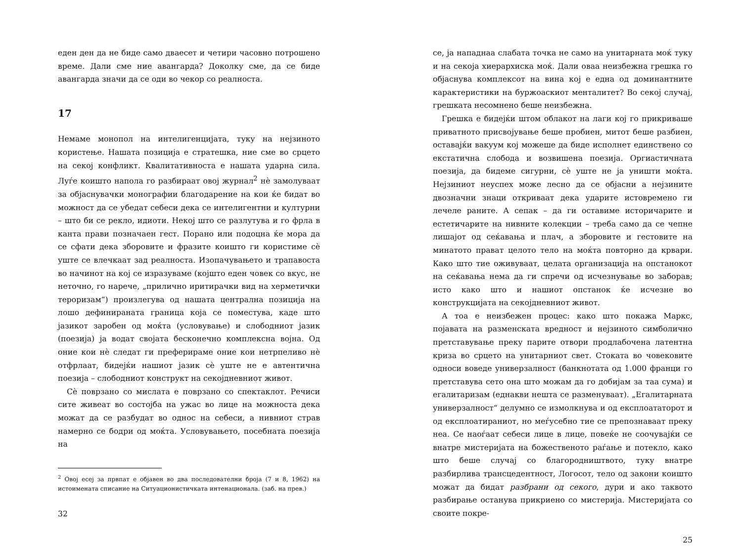еден ден да не биде само дваесет и четири часовно потрошено време. Дали сме ние авангарда? Доколку сме, да се биде авангарда значи да се оди во чекор со реалноста.
17
Немаме монопол на интелигенцијата, туку на нејзиното користење. Нашата позиција е стратешка, ние сме во срцето на секој конфликт. Квалитативноста е нашата ударна сила. Луѓе коишто напола го разбираат овој журнал<sup>2</sup> нè замолуваат за објаснувачки монографии благодарение на кои ќе бидат во можност да се убедат себеси дека се интелигентни и културни – што би се рекло, идиоти. Некој што се разлутува и го фрла в канта прави позначаен гест. Порано или подоцна ќе мора да се сфати дека зборовите и фразите коишто ги користиме сè уште се влечкаат зад реалноста. Изопачувањето и трапавоста во начинот на кој се изразуваме (којшто еден човек со вкус, не неточно, го нарече, „прилично иритирачки вид на херметички тероризам“) произлегува од нашата централна позиција на лошо дефинираната граница која се поместува, каде што јазикот заробен од моќта (условување) и слободниот јазик (поезија) ја водат својата бесконечно комплексна војна. Од оние кои нè следат ги преферираме оние кои нетрпеливо нè отфрлаат, бидејќи нашиот јазик сè уште не е автентична поезија – слободниот конструкт на секојдневниот живот.
Сè поврзано со мислата е поврзано со спектаклот. Речиси сите живеат во состојба на ужас во лице на можноста дека можат да се разбудат во однос на себеси, а нивниот страв намерно се бодри од моќта. Условувањето, посебната поезија на
<sup>2</sup> Овој есеј за првпат е објавен во два последователни броја (7 и 8, 1962) на истоимената списание на Ситуационистичката интенационала. (заб. на прев.)
32
се, ја нападнаа слабата точка не само на унитарната моќ туку и на секоја хиерархиска моќ. Дали оваа неизбежна грешка го објаснува комплексот на вина кој е една од доминантните карактеристики на буржоаскиот менталитет? Во секој случај, грешката несомнено беше неизбежна.
Грешка е бидејќи штом облакот на лаги кој го прикриваше приватното присвојување беше пробиен, митот беше разбиен, оставајќи вакуум кој можеше да биде исполнет единствено со екстатична слобода и возвишена поезија. Оргиастичната поезија, да бидеме сигурни, сè уште не ја уништи моќта. Нејзиниот неуспех може лесно да се објасни а нејзините двозначни знаци откриваат дека ударите истовремено ги лечеле раните. А сепак – да ги оставиме историчарите и естетичарите на нивните колекции – треба само да се чепне лишајот од сеќавања и плач, а зборовите и гестовите на минатото прават целото тело на моќта повторно да крвари. Како што тие оживуваат, целата организација на опстанокот на сеќавања нема да ги спречи од исчезнување во заборав; исто како што и нашиот опстанок ќе исчезне во конструкцијата на секојдневниот живот.
А тоа е неизбежен процес: како што покажа Маркс, појавата на разменската вредност и нејзиното симболично претставување преку парите отвори продлабочена латентна криза во срцето на унитарниот свет. Стоката во човековите односи воведе универзалност (банкнотата од 1.000 франци го претставува сето она што можам да го добијам за таа сума) и егалитаризам (еднакви нешта се разменуваат). „Егалитарната универзалност“ делумно се измолкнува и од експлоататорот и од експлоатираниот, но меѓусебно тие се препознаваат преку неа. Се наоѓаат себеси лице в лице, повеќе не соочувајќи се внатре мистеријата на божественото раѓање и потекло, како што беше случај со благородништвото, туку внатре разбирлива трансцедентност, Логосот, тело од закони коишто можат да бидат разбрани од секого, дури и ако таквото разбирање останува прикриено со мистерија. Мистеријата со своите покре-
25